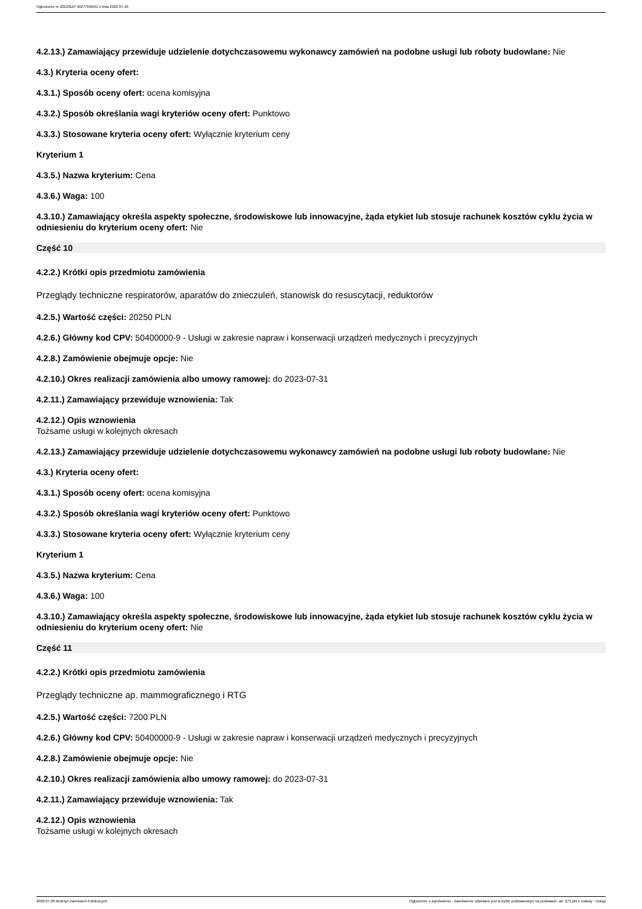Ogłoszenie nr 2022/BZP 00277696/01 z dnia 2022-07-26
4.2.13.) Zamawiający przewiduje udzielenie dotychczasowemu wykonawcy zamówień na podobne usługi lub roboty budowlane: Nie
4.3.) Kryteria oceny ofert:
4.3.1.) Sposób oceny ofert: ocena komisyjna
4.3.2.) Sposób określania wagi kryteriów oceny ofert: Punktowo
4.3.3.) Stosowane kryteria oceny ofert: Wyłącznie kryterium ceny
Kryterium 1
4.3.5.) Nazwa kryterium: Cena
4.3.6.) Waga: 100
4.3.10.) Zamawiający określa aspekty społeczne, środowiskowe lub innowacyjne, żąda etykiet lub stosuje rachunek kosztów cyklu życia w odniesieniu do kryterium oceny ofert: Nie
Część 10
4.2.2.) Krótki opis przedmiotu zamówienia
Przeglądy techniczne respiratorów, aparatów do znieczuleń, stanowisk do resuscytacji, reduktorów
4.2.5.) Wartość części: 20250 PLN
4.2.6.) Główny kod CPV: 50400000-9 - Usługi w zakresie napraw i konserwacji urządzeń medycznych i precyzyjnych
4.2.8.) Zamówienie obejmuje opcje: Nie
4.2.10.) Okres realizacji zamówienia albo umowy ramowej: do 2023-07-31
4.2.11.) Zamawiający przewiduje wznowienia: Tak
4.2.12.) Opis wznowienia
Tożsame usługi w kolejnych okresach
4.2.13.) Zamawiający przewiduje udzielenie dotychczasowemu wykonawcy zamówień na podobne usługi lub roboty budowlane: Nie
4.3.) Kryteria oceny ofert:
4.3.1.) Sposób oceny ofert: ocena komisyjna
4.3.2.) Sposób określania wagi kryteriów oceny ofert: Punktowo
4.3.3.) Stosowane kryteria oceny ofert: Wyłącznie kryterium ceny
Kryterium 1
4.3.5.) Nazwa kryterium: Cena
4.3.6.) Waga: 100
4.3.10.) Zamawiający określa aspekty społeczne, środowiskowe lub innowacyjne, żąda etykiet lub stosuje rachunek kosztów cyklu życia w odniesieniu do kryterium oceny ofert: Nie
Część 11
4.2.2.) Krótki opis przedmiotu zamówienia
Przeglądy techniczne ap. mammograficznego i RTG
4.2.5.) Wartość części: 7200 PLN
4.2.6.) Główny kod CPV: 50400000-9 - Usługi w zakresie napraw i konserwacji urządzeń medycznych i precyzyjnych
4.2.8.) Zamówienie obejmuje opcje: Nie
4.2.10.) Okres realizacji zamówienia albo umowy ramowej: do 2023-07-31
4.2.11.) Zamawiający przewiduje wznowienia: Tak
4.2.12.) Opis wznowienia
Tożsame usługi w kolejnych okresach
2022-07-26 Biuletyn Zamówień Publicznych Ogłoszenie o zamówieniu - Zamówienie udzielane jest w trybie podstawowym na podstawie: art. 275 pkt 1 ustawy - Usługi